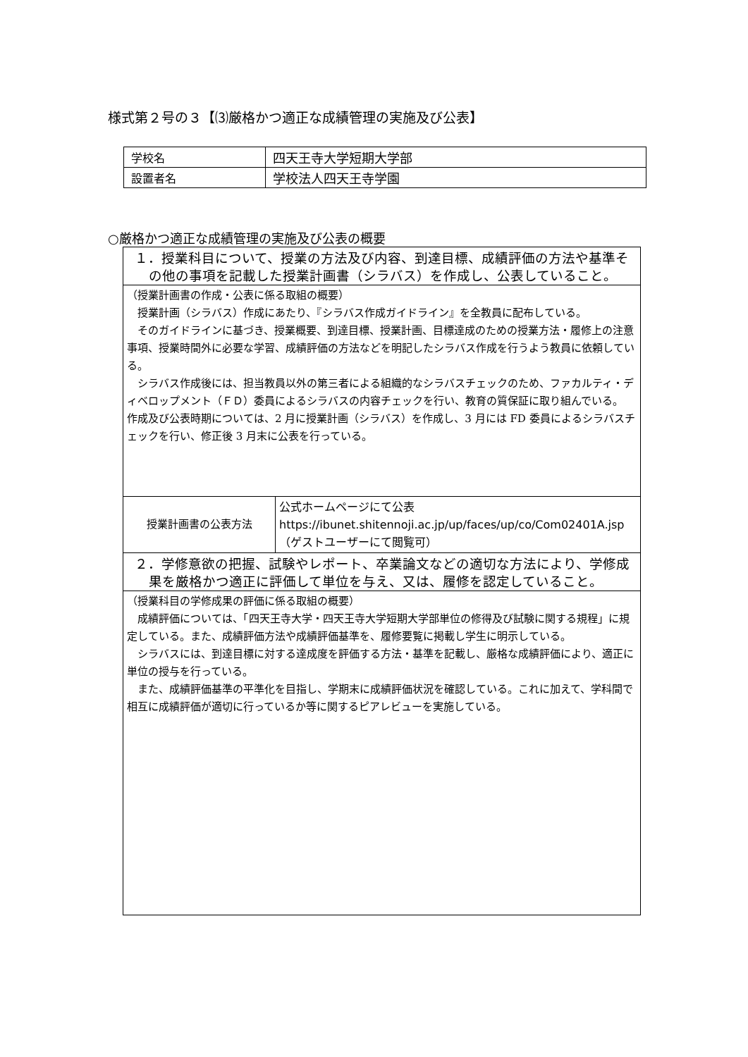様式第２号の３【⑶厳格かつ適正な成績管理の実施及び公表】
| 学校名 | 四天王寺大学短期大学部 |
| 設置者名 | 学校法人四天王寺学園 |
○厳格かつ適正な成績管理の実施及び公表の概要
| １．授業科目について、授業の方法及び内容、到達目標、成績評価の方法や基準その他の事項を記載した授業計画書（シラバス）を作成し、公表していること。 | |
| （授業計画書の作成・公表に係る取組の概要） 授業計画（シラバス）作成にあたり、『シラバス作成ガイドライン』を全教員に配布している。 そのガイドラインに基づき、授業概要、到達目標、授業計画、目標達成のための授業方法・履修上の注意事項、授業時間外に必要な学習、成績評価の方法などを明記したシラバス作成を行うよう教員に依頼している。 シラバス作成後には、担当教員以外の第三者による組織的なシラバスチェックのため、ファカルティ・ディベロップメント（ＦＤ）委員によるシラバスの内容チェックを行い、教育の質保証に取り組んでいる。 作成及び公表時期については、2 月に授業計画（シラバス）を作成し、3 月には FD 委員によるシラバスチェックを行い、修正後 3 月末に公表を行っている。 | |
| 授業計画書の公表方法 | 公式ホームページにて公表 https://ibunet.shitennoji.ac.jp/up/faces/up/co/Com02401A.jsp（ゲストユーザーにて閲覧可） |
| ２．学修意欲の把握、試験やレポート、卒業論文などの適切な方法により、学修成果を厳格かつ適正に評価して単位を与え、又は、履修を認定していること。 | |
| （授業科目の学修成果の評価に係る取組の概要） 成績評価については、「四天王寺大学・四天王寺大学短期大学部単位の修得及び試験に関する規程」に規定している。また、成績評価方法や成績評価基準を、履修要覧に掲載し学生に明示している。 シラバスには、到達目標に対する達成度を評価する方法・基準を記載し、厳格な成績評価により、適正に単位の授与を行っている。 また、成績評価基準の平準化を目指し、学期末に成績評価状況を確認している。これに加えて、学科間で相互に成績評価が適切に行っているか等に関するピアレビューを実施している。 | |